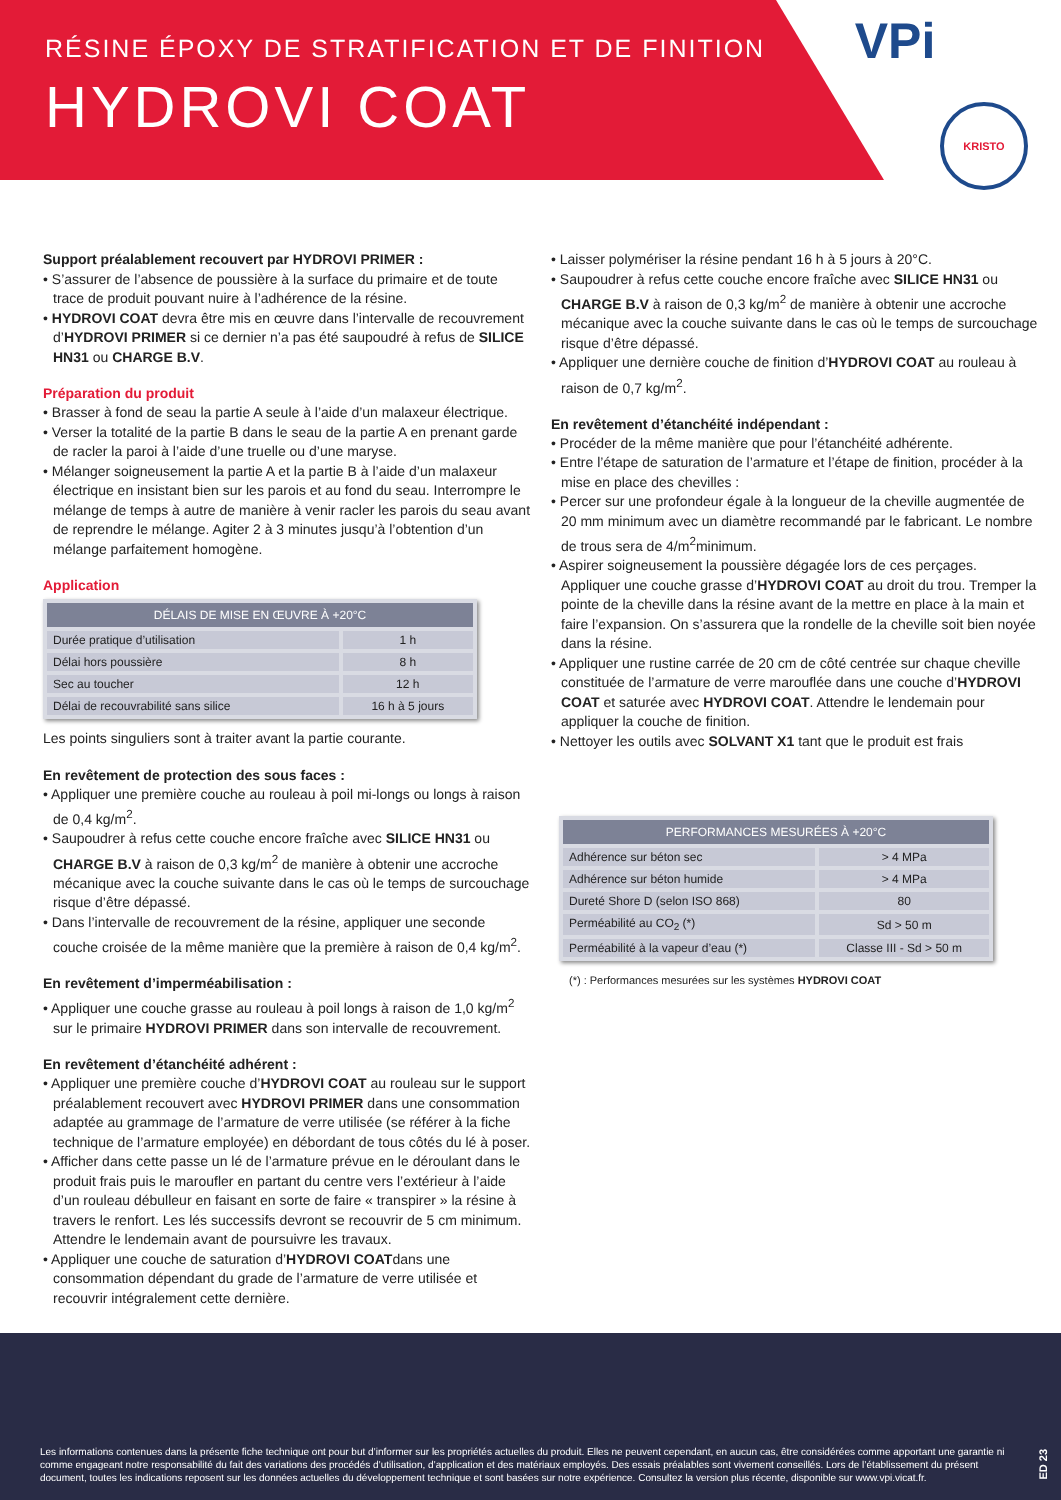RÉSINE ÉPOXY DE STRATIFICATION ET DE FINITION
HYDROVI COAT
VPi
KRISTO
Support préalablement recouvert par HYDROVI PRIMER :
• S’assurer de l’absence de poussière à la surface du primaire et de toute trace de produit pouvant nuire à l’adhérence de la résine.
• HYDROVI COAT devra être mis en œuvre dans l’intervalle de recouvrement d’HYDROVI PRIMER si ce dernier n’a pas été saupoudré à refus de SILICE HN31 ou CHARGE B.V.
Préparation du produit
• Brasser à fond de seau la partie A seule à l’aide d’un malaxeur électrique.
• Verser la totalité de la partie B dans le seau de la partie A en prenant garde de racler la paroi à l’aide d’une truelle ou d’une maryse.
• Mélanger soigneusement la partie A et la partie B à l’aide d’un malaxeur électrique en insistant bien sur les parois et au fond du seau. Interrompre le mélange de temps à autre de manière à venir racler les parois du seau avant de reprendre le mélange. Agiter 2 à 3 minutes jusqu’à l’obtention d’un mélange parfaitement homogène.
Application
| DÉLAIS DE MISE EN ŒUVRE À +20°C | |
| --- | --- |
| Durée pratique d’utilisation | 1 h |
| Délai hors poussière | 8 h |
| Sec au toucher | 12 h |
| Délai de recouvrabilité sans silice | 16 h à 5 jours |
Les points singuliers sont à traiter avant la partie courante.
En revêtement de protection des sous faces :
• Appliquer une première couche au rouleau à poil mi-longs ou longs à raison de 0,4 kg/m<sup>2</sup>.
• Saupoudrer à refus cette couche encore fraîche avec SILICE HN31 ou CHARGE B.V à raison de 0,3 kg/m<sup>2</sup> de manière à obtenir une accroche mécanique avec la couche suivante dans le cas où le temps de surcouchage risque d’être dépassé.
• Dans l’intervalle de recouvrement de la résine, appliquer une seconde couche croisée de la même manière que la première à raison de 0,4 kg/m<sup>2</sup>.
En revêtement d’imperméabilisation :
• Appliquer une couche grasse au rouleau à poil longs à raison de 1,0 kg/m<sup>2</sup> sur le primaire HYDROVI PRIMER dans son intervalle de recouvrement.
En revêtement d’étanchéité adhérent :
• Appliquer une première couche d’HYDROVI COAT au rouleau sur le support préalablement recouvert avec HYDROVI PRIMER dans une consommation adaptée au grammage de l’armature de verre utilisée (se référer à la fiche technique de l’armature employée) en débordant de tous côtés du lé à poser.
• Afficher dans cette passe un lé de l’armature prévue en le déroulant dans le produit frais puis le maroufler en partant du centre vers l’extérieur à l’aide d’un rouleau débulleur en faisant en sorte de faire « transpirer » la résine à travers le renfort. Les lés successifs devront se recouvrir de 5 cm minimum. Attendre le lendemain avant de poursuivre les travaux.
• Appliquer une couche de saturation d’HYDROVI COATdans une consommation dépendant du grade de l’armature de verre utilisée et recouvrir intégralement cette dernière.
• Laisser polymériser la résine pendant 16 h à 5 jours à 20°C.
• Saupoudrer à refus cette couche encore fraîche avec SILICE HN31 ou CHARGE B.V à raison de 0,3 kg/m<sup>2</sup> de manière à obtenir une accroche mécanique avec la couche suivante dans le cas où le temps de surcouchage risque d’être dépassé.
• Appliquer une dernière couche de finition d’HYDROVI COAT au rouleau à raison de 0,7 kg/m<sup>2</sup>.
En revêtement d’étanchéité indépendant :
• Procéder de la même manière que pour l’étanchéité adhérente.
• Entre l’étape de saturation de l’armature et l’étape de finition, procéder à la mise en place des chevilles :
• Percer sur une profondeur égale à la longueur de la cheville augmentée de 20 mm minimum avec un diamètre recommandé par le fabricant. Le nombre de trous sera de 4/m<sup>2</sup>minimum.
• Aspirer soigneusement la poussière dégagée lors de ces perçages. Appliquer une couche grasse d’HYDROVI COAT au droit du trou. Tremper la pointe de la cheville dans la résine avant de la mettre en place à la main et faire l’expansion. On s’assurera que la rondelle de la cheville soit bien noyée dans la résine.
• Appliquer une rustine carrée de 20 cm de côté centrée sur chaque cheville constituée de l’armature de verre marouflée dans une couche d’HYDROVI COAT et saturée avec HYDROVI COAT. Attendre le lendemain pour appliquer la couche de finition.
• Nettoyer les outils avec SOLVANT X1 tant que le produit est frais
| PERFORMANCES MESURÉES À +20°C | |
| --- | --- |
| Adhérence sur béton sec | > 4 MPa |
| Adhérence sur béton humide | > 4 MPa |
| Dureté Shore D (selon ISO 868) | 80 |
| Perméabilité au CO<sub>2</sub> (*) | Sd > 50 m |
| Perméabilité à la vapeur d’eau (*) | Classe III - Sd > 50 m |
(*) : Performances mesurées sur les systèmes HYDROVI COAT
Les informations contenues dans la présente fiche technique ont pour but d’informer sur les propriétés actuelles du produit. Elles ne peuvent cependant, en aucun cas, être considérées comme apportant une garantie ni comme engageant notre responsabilité du fait des variations des procédés d’utilisation, d’application et des matériaux employés. Des essais préalables sont vivement conseillés. Lors de l’établissement du présent document, toutes les indications reposent sur les données actuelles du développement technique et sont basées sur notre expérience. Consultez la version plus récente, disponible sur www.vpi.vicat.fr.
ED 23